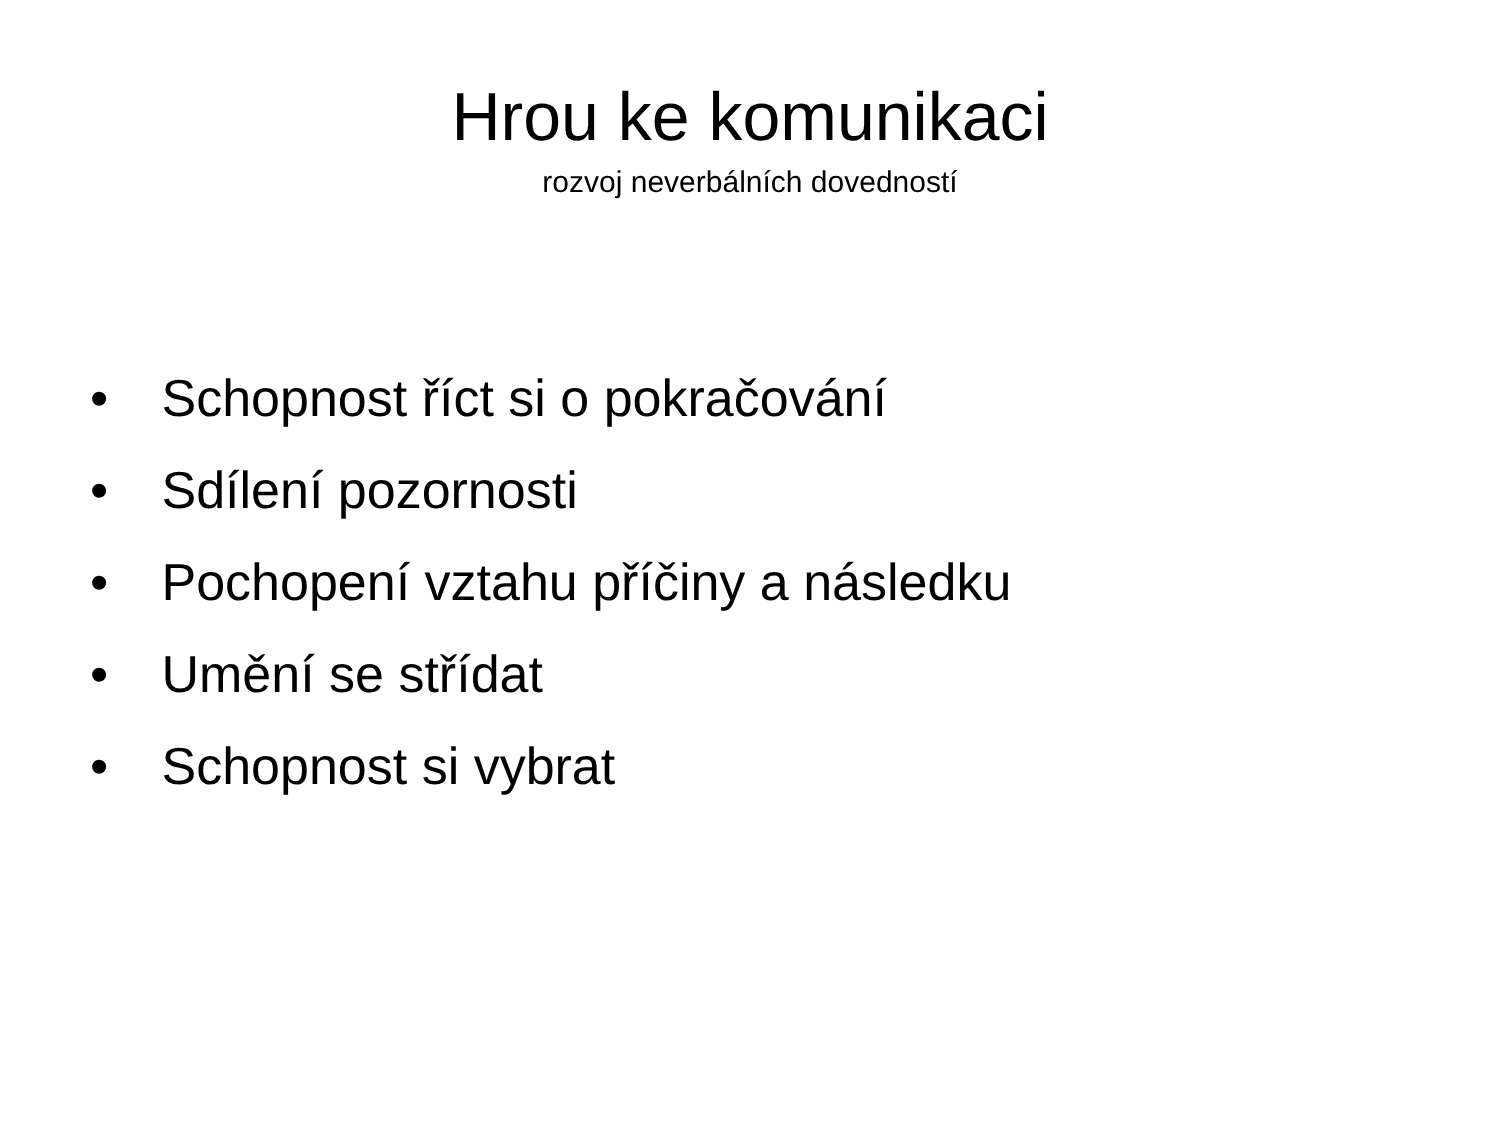Hrou ke komunikaci
rozvoj neverbálních dovedností
• Schopnost říct si o pokračování
• Sdílení pozornosti
• Pochopení vztahu příčiny a následku
• Umění se střídat
• Schopnost si vybrat